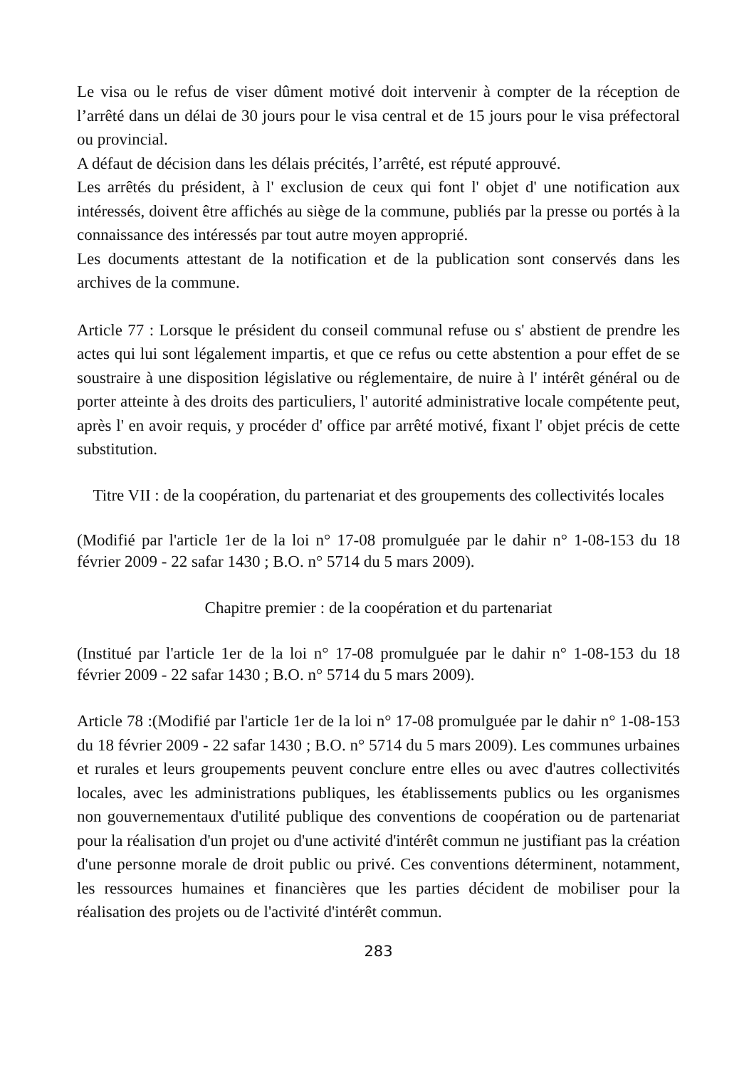Le visa ou le refus de viser dûment motivé doit intervenir à compter de la réception de l’arrêté dans un délai de 30 jours pour le visa central et de 15 jours pour le visa préfectoral ou provincial.
A défaut de décision dans les délais précités, l’arrêté, est réputé approuvé.
Les arrêtés du président, à l' exclusion de ceux qui font l' objet d' une notification aux intéressés, doivent être affichés au siège de la commune, publiés par la presse ou portés à la connaissance des intéressés par tout autre moyen approprié.
Les documents attestant de la notification et de la publication sont conservés dans les archives de la commune.
Article 77 : Lorsque le président du conseil communal refuse ou s' abstient de prendre les actes qui lui sont légalement impartis, et que ce refus ou cette abstention a pour effet de se soustraire à une disposition législative ou réglementaire, de nuire à l' intérêt général ou de porter atteinte à des droits des particuliers, l' autorité administrative locale compétente peut, après l' en avoir requis, y procéder d' office par arrêté motivé, fixant l' objet précis de cette substitution.
Titre VII : de la coopération, du partenariat et des groupements des collectivités locales
(Modifié par l'article 1er de la loi n° 17-08 promulguée par le dahir n° 1-08-153 du 18 février 2009 - 22 safar 1430 ; B.O. n° 5714 du 5 mars 2009).
Chapitre premier : de la coopération et du partenariat
(Institué par l'article 1er de la loi n° 17-08 promulguée par le dahir n° 1-08-153 du 18 février 2009 - 22 safar 1430 ; B.O. n° 5714 du 5 mars 2009).
Article 78 :(Modifié par l'article 1er de la loi n° 17-08 promulguée par le dahir n° 1-08-153 du 18 février 2009 - 22 safar 1430 ; B.O. n° 5714 du 5 mars 2009). Les communes urbaines et rurales et leurs groupements peuvent conclure entre elles ou avec d'autres collectivités locales, avec les administrations publiques, les établissements publics ou les organismes non gouvernementaux d'utilité publique des conventions de coopération ou de partenariat pour la réalisation d'un projet ou d'une activité d'intérêt commun ne justifiant pas la création d'une personne morale de droit public ou privé. Ces conventions déterminent, notamment, les ressources humaines et financières que les parties décident de mobiliser pour la réalisation des projets ou de l'activité d'intérêt commun.
283